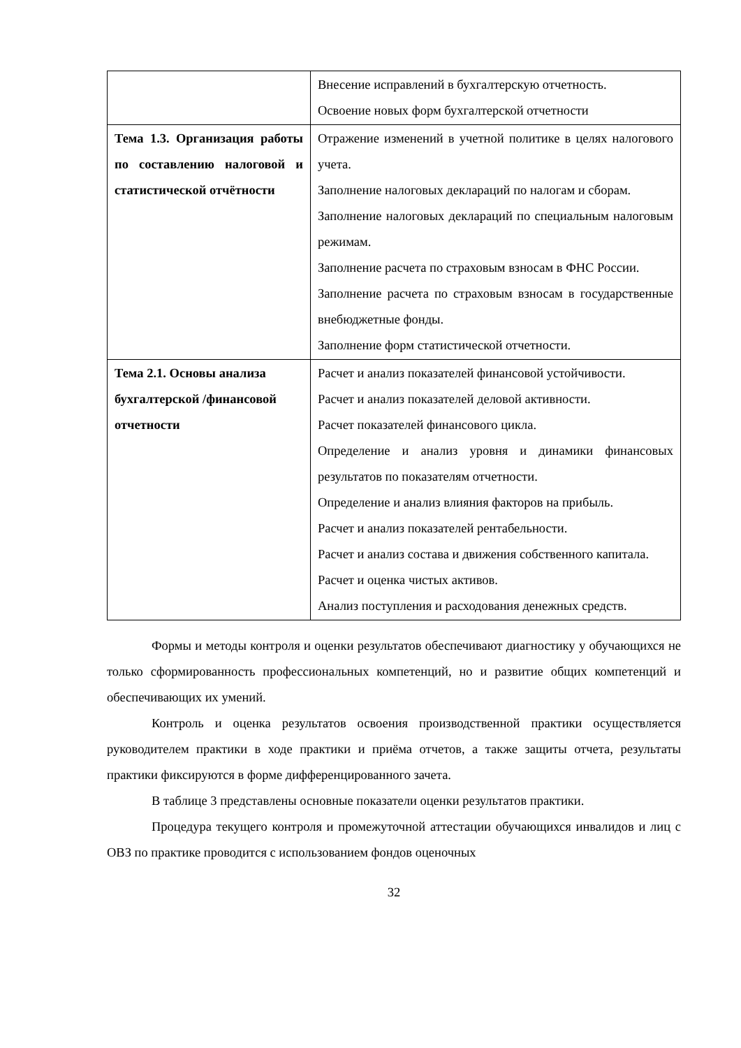| | Внесение исправлений в бухгалтерскую отчетность. Освоение новых форм бухгалтерской отчетности |
| Тема 1.3. Организация работы по составлению налоговой и статистической отчётности | Отражение изменений в учетной политике в целях налогового учета. Заполнение налоговых деклараций по налогам и сборам. Заполнение налоговых деклараций по специальным налоговым режимам. Заполнение расчета по страховым взносам в ФНС России. Заполнение расчета по страховым взносам в государственные внебюджетные фонды. Заполнение форм статистической отчетности. |
| Тема 2.1. Основы анализа бухгалтерской /финансовой отчетности | Расчет и анализ показателей финансовой устойчивости. Расчет и анализ показателей деловой активности. Расчет показателей финансового цикла. Определение и анализ уровня и динамики финансовых результатов по показателям отчетности. Определение и анализ влияния факторов на прибыль. Расчет и анализ показателей рентабельности. Расчет и анализ состава и движения собственного капитала. Расчет и оценка чистых активов. Анализ поступления и расходования денежных средств. |
Формы и методы контроля и оценки результатов обеспечивают диагностику у обучающихся не только сформированность профессиональных компетенций, но и развитие общих компетенций и обеспечивающих их умений.
Контроль и оценка результатов освоения производственной практики осуществляется руководителем практики в ходе практики и приёма отчетов, а также защиты отчета, результаты практики фиксируются в форме дифференцированного зачета.
В таблице 3 представлены основные показатели оценки результатов практики.
Процедура текущего контроля и промежуточной аттестации обучающихся инвалидов и лиц с ОВЗ по практике проводится с использованием фондов оценочных
32